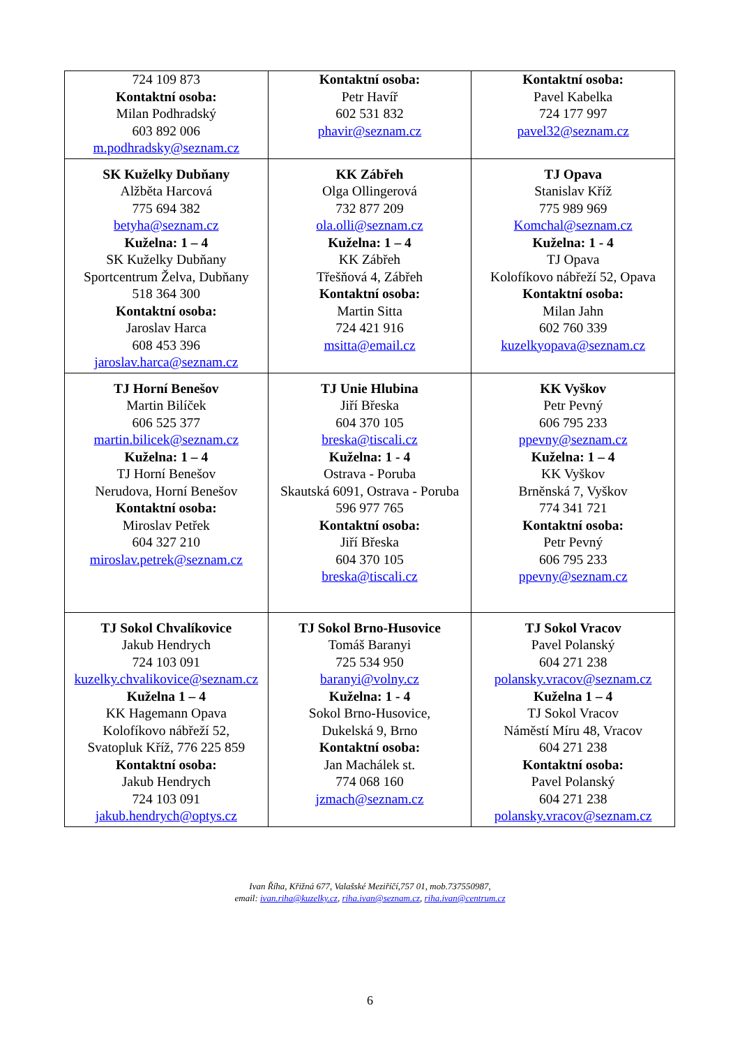| 724 109 873 Kontaktní osoba: Milan Podhradský 603 892 006 m.podhradsky@seznam.cz | Kontaktní osoba: Petr Havíř 602 531 832 phavir@seznam.cz | Kontaktní osoba: Pavel Kabelka 724 177 997 pavel32@seznam.cz |
| SK Kuželky Dubňany Alžběta Harcová 775 694 382 betyha@seznam.cz Kuželna: 1 – 4 SK Kuželky Dubňany Sportcentrum Želva, Dubňany 518 364 300 Kontaktní osoba: Jaroslav Harca 608 453 396 jaroslav.harca@seznam.cz | KK Zábřeh Olga Ollingerová 732 877 209 ola.olli@seznam.cz Kuželna: 1 – 4 KK Zábřeh Třešňová 4, Zábřeh Kontaktní osoba: Martin Sitta 724 421 916 msitta@email.cz | TJ Opava Stanislav Kříž 775 989 969 Komchal@seznam.cz Kuželna: 1 - 4 TJ Opava Kolofíkovo nábřeží 52, Opava Kontaktní osoba: Milan Jahn 602 760 339 kuzelkyopava@seznam.cz |
| TJ Horní Benešov Martin Bilíček 606 525 377 martin.bilicek@seznam.cz Kuželna: 1 – 4 TJ Horní Benešov Nerudova, Horní Benešov Kontaktní osoba: Miroslav Petřek 604 327 210 miroslav.petrek@seznam.cz | TJ Unie Hlubina Jiří Břeska 604 370 105 breska@tiscali.cz Kuželna: 1 - 4 Ostrava - Poruba Skautská 6091, Ostrava - Poruba 596 977 765 Kontaktní osoba: Jiří Břeska 604 370 105 breska@tiscali.cz | KK Vyškov Petr Pevný 606 795 233 ppevny@seznam.cz Kuželna: 1 – 4 KK Vyškov Brněnská 7, Vyškov 774 341 721 Kontaktní osoba: Petr Pevný 606 795 233 ppevny@seznam.cz |
| TJ Sokol Chvalíkovice Jakub Hendrych 724 103 091 kuzelky.chvalikovice@seznam.cz Kuželna 1 – 4 KK Hagemann Opava Kolofíkovo nábřeží 52, Svatopluk Kříž, 776 225 859 Kontaktní osoba: Jakub Hendrych 724 103 091 jakub.hendrych@optys.cz | TJ Sokol Brno-Husovice Tomáš Baranyi 725 534 950 baranyi@volny.cz Kuželna: 1 - 4 Sokol Brno-Husovice, Dukelská 9, Brno Kontaktní osoba: Jan Machálek st. 774 068 160 jzmach@seznam.cz | TJ Sokol Vracov Pavel Polanský 604 271 238 polansky.vracov@seznam.cz Kuželna 1 – 4 TJ Sokol Vracov Náměstí Míru 48, Vracov 604 271 238 Kontaktní osoba: Pavel Polanský 604 271 238 polansky.vracov@seznam.cz |
Ivan Říha, Křižná 677, Valašské Meziříčí,757 01, mob.737550987,
email: ivan.riha@kuzelky.cz, riha.ivan@seznam.cz, riha.ivan@centrum.cz
6